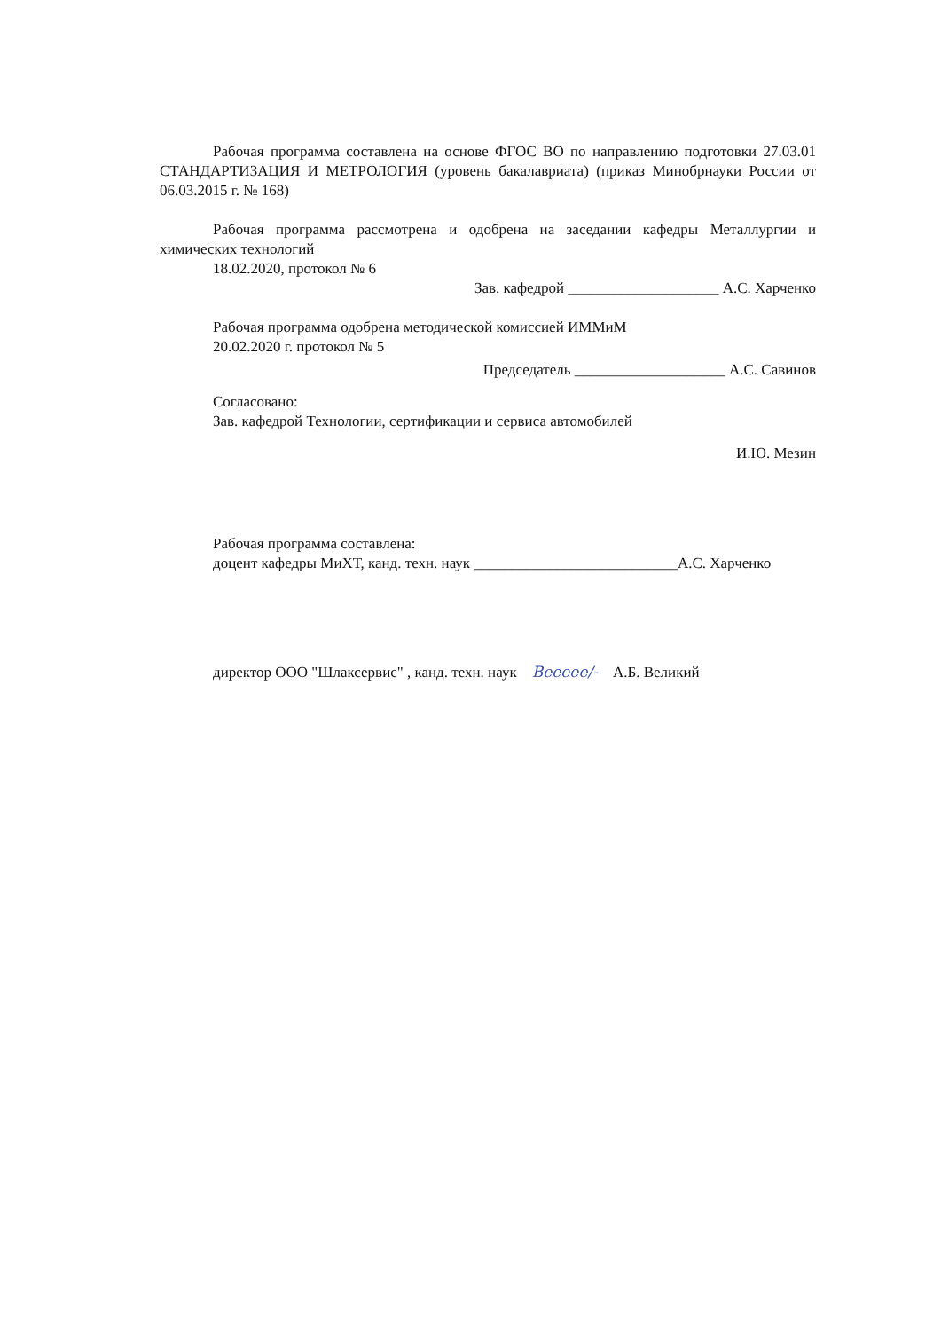Рабочая программа составлена на основе ФГОС ВО по направлению подготовки 27.03.01 СТАНДАРТИЗАЦИЯ И МЕТРОЛОГИЯ (уровень бакалавриата) (приказ Минобрнауки России от 06.03.2015 г. № 168)
Рабочая программа рассмотрена и одобрена на заседании кафедры Металлургии и химических технологий
18.02.2020, протокол № 6
Зав. кафедрой ____________________ А.С. Харченко
Рабочая программа одобрена методической комиссией ИММиМ
20.02.2020 г. протокол № 5
Председатель ____________________ А.С. Савинов
Согласовано:
Зав. кафедрой Технологии, сертификации и сервиса автомобилей
И.Ю. Мезин
Рабочая программа составлена:
доцент кафедры МиХТ, канд. техн. наук ___________________________А.С. Харченко
директор ООО "Шлаксервис" , канд. техн. наук Веееее/- А.Б. Великий